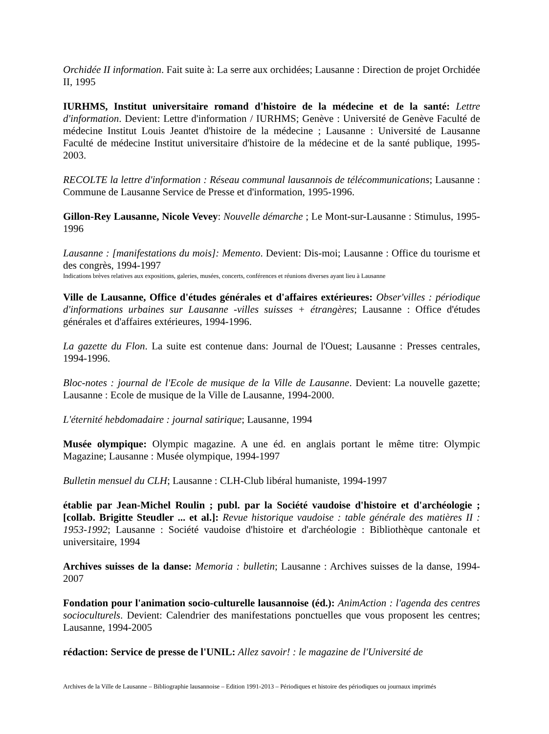Orchidée II information. Fait suite à: La serre aux orchidées; Lausanne : Direction de projet Orchidée II, 1995
IURHMS, Institut universitaire romand d'histoire de la médecine et de la santé: Lettre d'information. Devient: Lettre d'information / IURHMS; Genève : Université de Genève Faculté de médecine Institut Louis Jeantet d'histoire de la médecine ; Lausanne : Université de Lausanne Faculté de médecine Institut universitaire d'histoire de la médecine et de la santé publique, 1995-2003.
RECOLTE la lettre d'information : Réseau communal lausannois de télécommunications; Lausanne : Commune de Lausanne Service de Presse et d'information, 1995-1996.
Gillon-Rey Lausanne, Nicole Vevey: Nouvelle démarche ; Le Mont-sur-Lausanne : Stimulus, 1995-1996
Lausanne : [manifestations du mois]: Memento. Devient: Dis-moi; Lausanne : Office du tourisme et des congrès, 1994-1997
Indications brèves relatives aux expositions, galeries, musées, concerts, conférences et réunions diverses ayant lieu à Lausanne
Ville de Lausanne, Office d'études générales et d'affaires extérieures: Obser'villes : périodique d'informations urbaines sur Lausanne -villes suisses + étrangères; Lausanne : Office d'études générales et d'affaires extérieures, 1994-1996.
La gazette du Flon. La suite est contenue dans: Journal de l'Ouest; Lausanne : Presses centrales, 1994-1996.
Bloc-notes : journal de l'Ecole de musique de la Ville de Lausanne. Devient: La nouvelle gazette; Lausanne : Ecole de musique de la Ville de Lausanne, 1994-2000.
L'éternité hebdomadaire : journal satirique; Lausanne, 1994
Musée olympique: Olympic magazine. A une éd. en anglais portant le même titre: Olympic Magazine; Lausanne : Musée olympique, 1994-1997
Bulletin mensuel du CLH; Lausanne : CLH-Club libéral humaniste, 1994-1997
établie par Jean-Michel Roulin ; publ. par la Société vaudoise d'histoire et d'archéologie ; [collab. Brigitte Steudler ... et al.]: Revue historique vaudoise : table générale des matières II : 1953-1992; Lausanne : Société vaudoise d'histoire et d'archéologie : Bibliothèque cantonale et universitaire, 1994
Archives suisses de la danse: Memoria : bulletin; Lausanne : Archives suisses de la danse, 1994-2007
Fondation pour l'animation socio-culturelle lausannoise (éd.): AnimAction : l'agenda des centres socioculturels. Devient: Calendrier des manifestations ponctuelles que vous proposent les centres; Lausanne, 1994-2005
rédaction: Service de presse de l'UNIL: Allez savoir! : le magazine de l'Université de
Archives de la Ville de Lausanne – Bibliographie lausannoise – Edition 1991-2013 – Périodiques et histoire des périodiques ou journaux imprimés